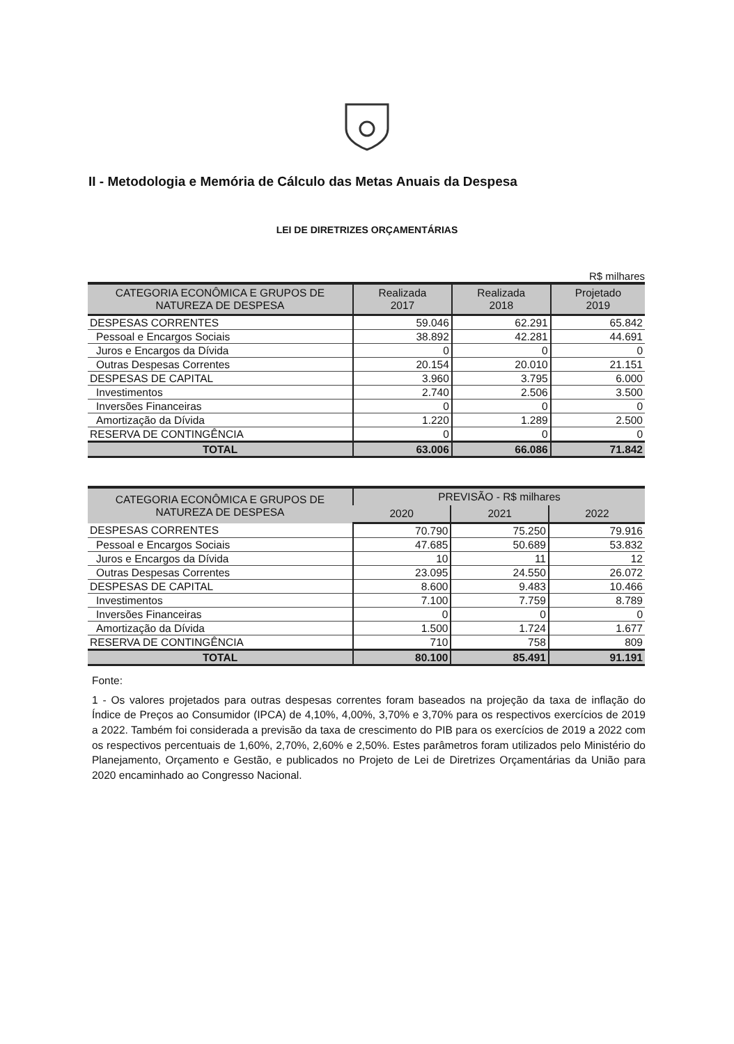II - Metodologia e Memória de Cálculo das Metas Anuais da Despesa
LEI DE DIRETRIZES ORÇAMENTÁRIAS
R$ milhares
| CATEGORIA ECONÔMICA E GRUPOS DE NATUREZA DE DESPESA | Realizada 2017 | Realizada 2018 | Projetado 2019 |
| --- | --- | --- | --- |
| DESPESAS CORRENTES | 59.046 | 62.291 | 65.842 |
| Pessoal e Encargos Sociais | 38.892 | 42.281 | 44.691 |
| Juros e Encargos da Dívida | 0 | 0 | 0 |
| Outras Despesas Correntes | 20.154 | 20.010 | 21.151 |
| DESPESAS DE CAPITAL | 3.960 | 3.795 | 6.000 |
| Investimentos | 2.740 | 2.506 | 3.500 |
| Inversões Financeiras | 0 | 0 | 0 |
| Amortização da Dívida | 1.220 | 1.289 | 2.500 |
| RESERVA DE CONTINGÊNCIA | 0 | 0 | 0 |
| TOTAL | 63.006 | 66.086 | 71.842 |
| CATEGORIA ECONÔMICA E GRUPOS DE NATUREZA DE DESPESA | PREVISÃO - R$ milhares | | |
| --- | --- | --- | --- |
| | 2020 | 2021 | 2022 |
| DESPESAS CORRENTES | 70.790 | 75.250 | 79.916 |
| Pessoal e Encargos Sociais | 47.685 | 50.689 | 53.832 |
| Juros e Encargos da Dívida | 10 | 11 | 12 |
| Outras Despesas Correntes | 23.095 | 24.550 | 26.072 |
| DESPESAS DE CAPITAL | 8.600 | 9.483 | 10.466 |
| Investimentos | 7.100 | 7.759 | 8.789 |
| Inversões Financeiras | 0 | 0 | 0 |
| Amortização da Dívida | 1.500 | 1.724 | 1.677 |
| RESERVA DE CONTINGÊNCIA | 710 | 758 | 809 |
| TOTAL | 80.100 | 85.491 | 91.191 |
Fonte:
1 - Os valores projetados para outras despesas correntes foram baseados na projeção da taxa de inflação do Índice de Preços ao Consumidor (IPCA) de 4,10%, 4,00%, 3,70% e 3,70% para os respectivos exercícios de 2019 a 2022. Também foi considerada a previsão da taxa de crescimento do PIB para os exercícios de 2019 a 2022 com os respectivos percentuais de 1,60%, 2,70%, 2,60% e 2,50%. Estes parâmetros foram utilizados pelo Ministério do Planejamento, Orçamento e Gestão, e publicados no Projeto de Lei de Diretrizes Orçamentárias da União para 2020 encaminhado ao Congresso Nacional.